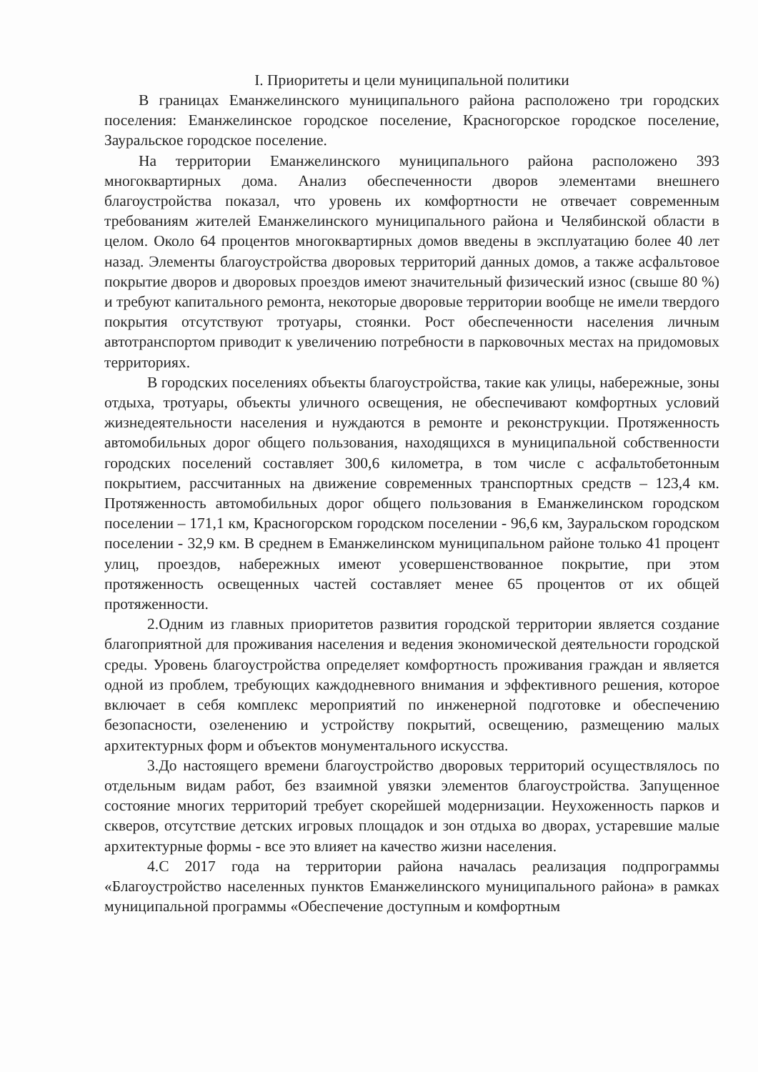I. Приоритеты и цели муниципальной политики
В границах Еманжелинского муниципального района расположено три городских поселения: Еманжелинское городское поселение, Красногорское городское поселение, Зауральское городское поселение.
На территории Еманжелинского муниципального района расположено 393 многоквартирных дома. Анализ обеспеченности дворов элементами внешнего благоустройства показал, что уровень их комфортности не отвечает современным требованиям жителей Еманжелинского муниципального района и Челябинской области в целом. Около 64 процентов многоквартирных домов введены в эксплуатацию более 40 лет назад. Элементы благоустройства дворовых территорий данных домов, а также асфальтовое покрытие дворов и дворовых проездов имеют значительный физический износ (свыше 80 %) и требуют капитального ремонта, некоторые дворовые территории вообще не имели твердого покрытия отсутствуют тротуары, стоянки. Рост обеспеченности населения личным автотранспортом приводит к увеличению потребности в парковочных местах на придомовых территориях.
В городских поселениях объекты благоустройства, такие как улицы, набережные, зоны отдыха, тротуары, объекты уличного освещения, не обеспечивают комфортных условий жизнедеятельности населения и нуждаются в ремонте и реконструкции. Протяженность автомобильных дорог общего пользования, находящихся в муниципальной собственности городских поселений составляет 300,6 километра, в том числе с асфальтобетонным покрытием, рассчитанных на движение современных транспортных средств – 123,4 км. Протяженность автомобильных дорог общего пользования в Еманжелинском городском поселении – 171,1 км, Красногорском городском поселении - 96,6 км, Зауральском городском поселении - 32,9 км. В среднем в Еманжелинском муниципальном районе только 41 процент улиц, проездов, набережных имеют усовершенствованное покрытие, при этом протяженность освещенных частей составляет менее 65 процентов от их общей протяженности.
2.Одним из главных приоритетов развития городской территории является создание благоприятной для проживания населения и ведения экономической деятельности городской среды. Уровень благоустройства определяет комфортность проживания граждан и является одной из проблем, требующих каждодневного внимания и эффективного решения, которое включает в себя комплекс мероприятий по инженерной подготовке и обеспечению безопасности, озеленению и устройству покрытий, освещению, размещению малых архитектурных форм и объектов монументального искусства.
3.До настоящего времени благоустройство дворовых территорий осуществлялось по отдельным видам работ, без взаимной увязки элементов благоустройства. Запущенное состояние многих территорий требует скорейшей модернизации. Неухоженность парков и скверов, отсутствие детских игровых площадок и зон отдыха во дворах, устаревшие малые архитектурные формы - все это влияет на качество жизни населения.
4.С 2017 года на территории района началась реализация подпрограммы «Благоустройство населенных пунктов Еманжелинского муниципального района» в рамках муниципальной программы «Обеспечение доступным и комфортным